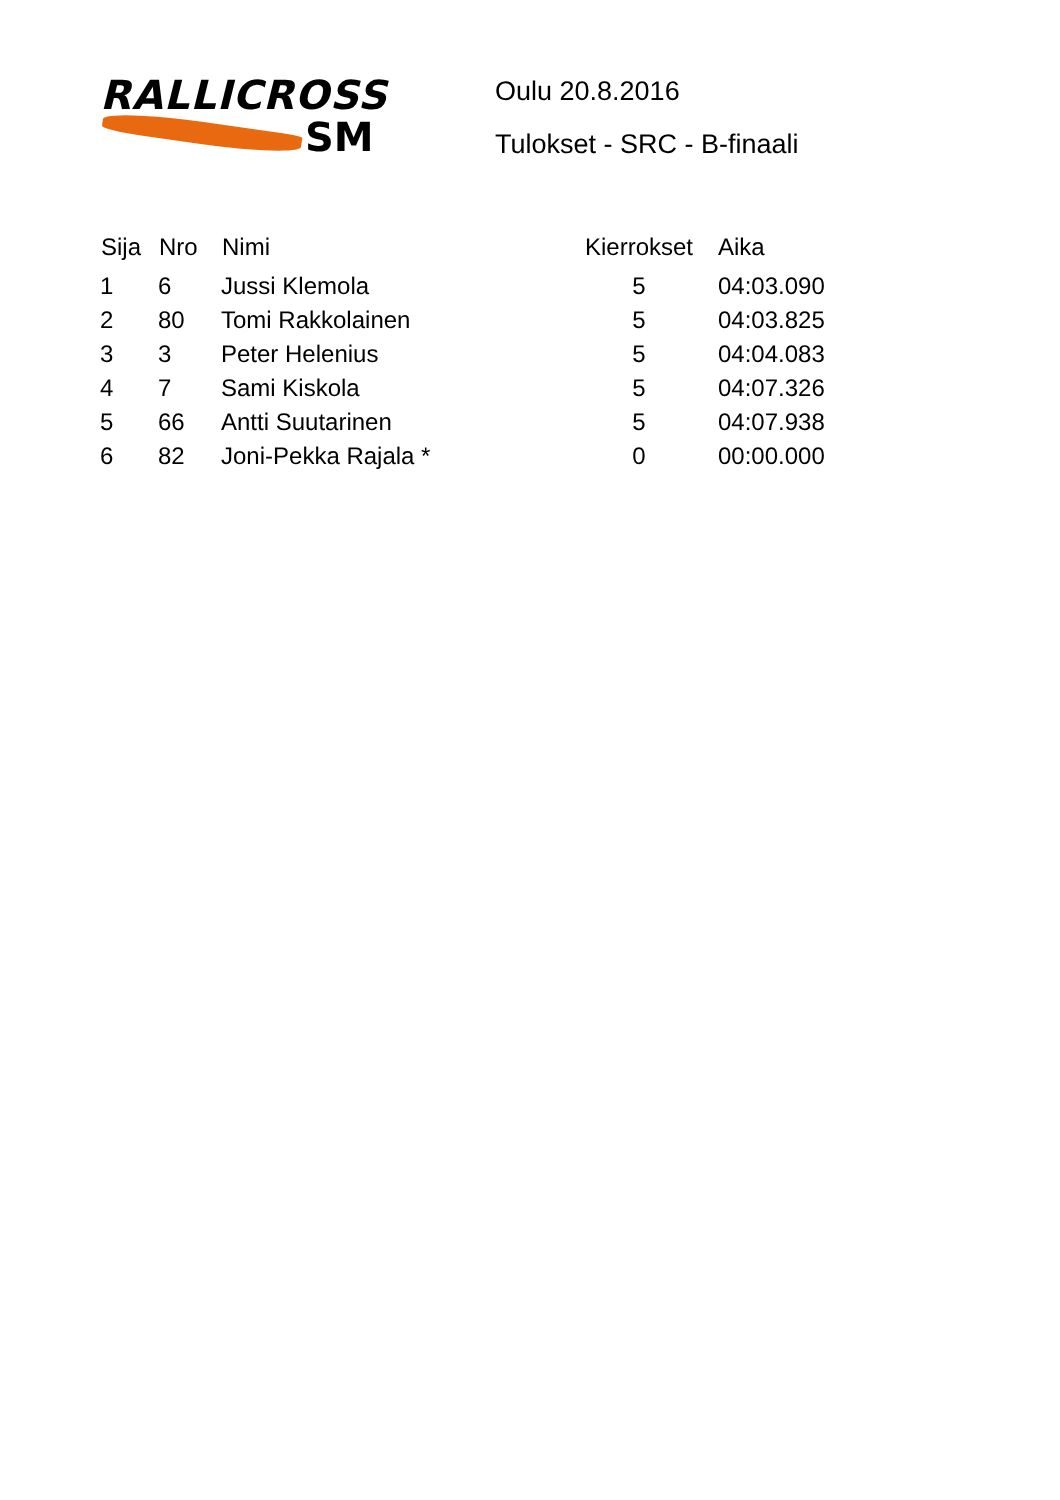RALLICROSS
SM
Oulu 20.8.2016
Tulokset - SRC - B-finaali
| Sija | Nro | Nimi | Kierrokset | Aika |
| --- | --- | --- | --- | --- |
| 1 | 6 | Jussi Klemola | 5 | 04:03.090 |
| 2 | 80 | Tomi Rakkolainen | 5 | 04:03.825 |
| 3 | 3 | Peter Helenius | 5 | 04:04.083 |
| 4 | 7 | Sami Kiskola | 5 | 04:07.326 |
| 5 | 66 | Antti Suutarinen | 5 | 04:07.938 |
| 6 | 82 | Joni-Pekka Rajala * | 0 | 00:00.000 |